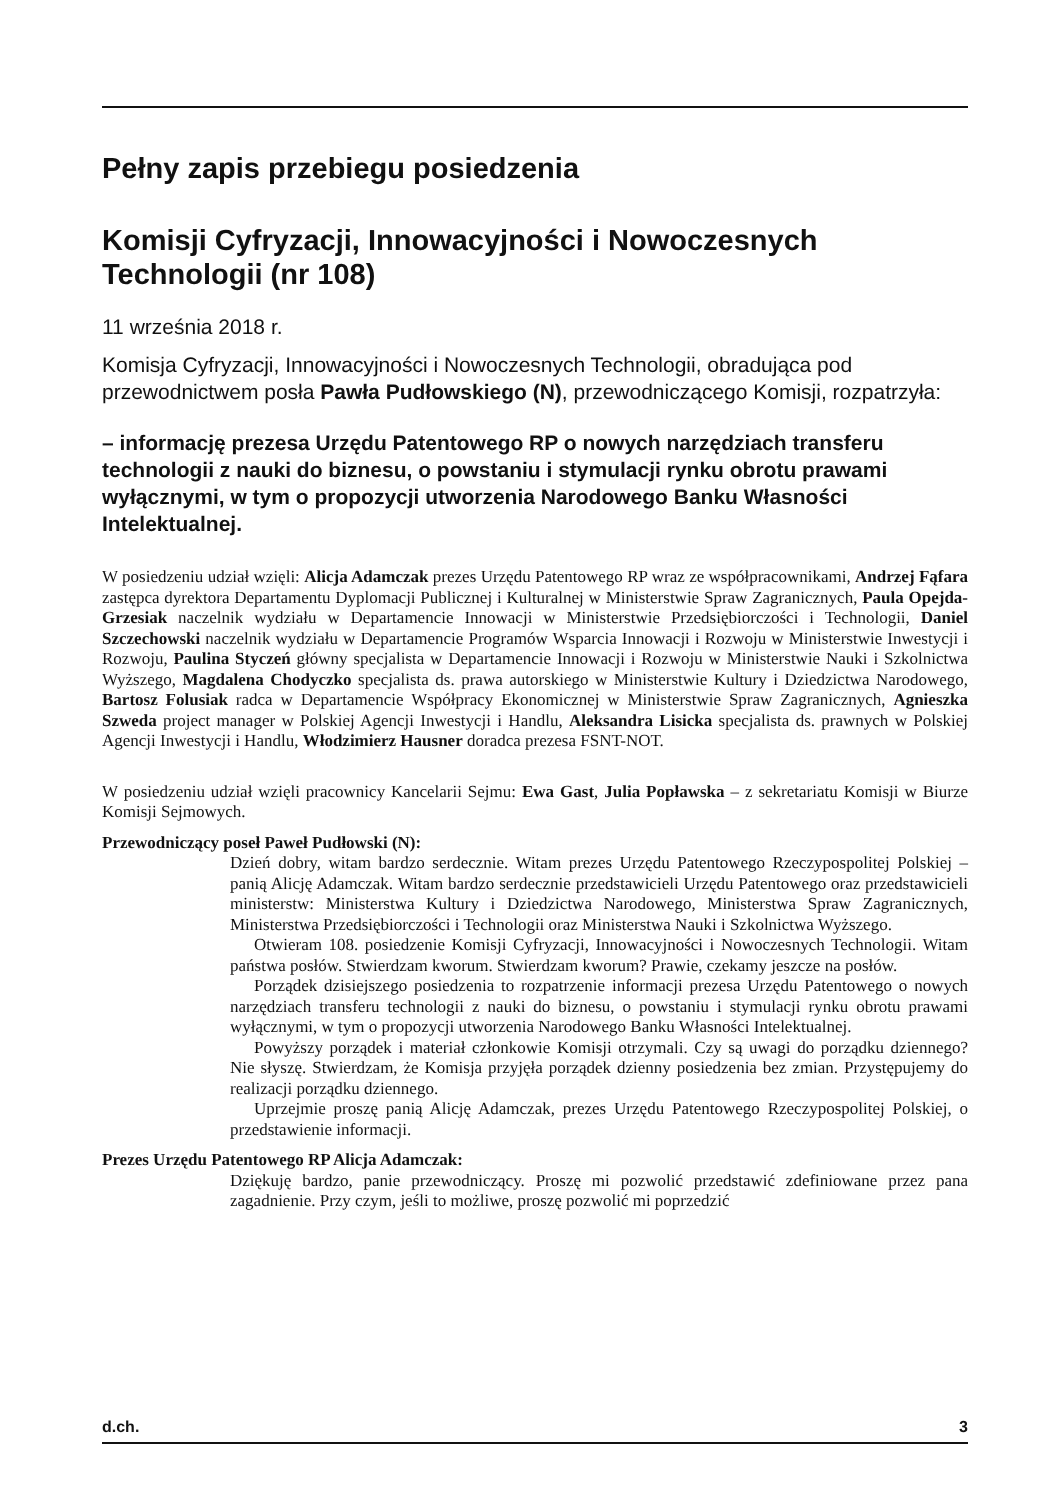Pełny zapis przebiegu posiedzenia
Komisji Cyfryzacji, Innowacyjności i Nowoczesnych Technologii (nr 108)
11 września 2018 r.
Komisja Cyfryzacji, Innowacyjności i Nowoczesnych Technologii, obradująca pod przewodnictwem posła Pawła Pudłowskiego (N), przewodniczącego Komisji, rozpatrzyła:
– informację prezesa Urzędu Patentowego RP o nowych narzędziach transferu technologii z nauki do biznesu, o powstaniu i stymulacji rynku obrotu prawami wyłącznymi, w tym o propozycji utworzenia Narodowego Banku Własności Intelektualnej.
W posiedzeniu udział wzięli: Alicja Adamczak prezes Urzędu Patentowego RP wraz ze współpracownikami, Andrzej Fąfara zastępca dyrektora Departamentu Dyplomacji Publicznej i Kulturalnej w Ministerstwie Spraw Zagranicznych, Paula Opejda-Grzesiak naczelnik wydziału w Departamencie Innowacji w Ministerstwie Przedsiębiorczości i Technologii, Daniel Szczechowski naczelnik wydziału w Departamencie Programów Wsparcia Innowacji i Rozwoju w Ministerstwie Inwestycji i Rozwoju, Paulina Styczeń główny specjalista w Departamencie Innowacji i Rozwoju w Ministerstwie Nauki i Szkolnictwa Wyższego, Magdalena Chodyczko specjalista ds. prawa autorskiego w Ministerstwie Kultury i Dziedzictwa Narodowego, Bartosz Folusiak radca w Departamencie Współpracy Ekonomicznej w Ministerstwie Spraw Zagranicznych, Agnieszka Szweda project manager w Polskiej Agencji Inwestycji i Handlu, Aleksandra Lisicka specjalista ds. prawnych w Polskiej Agencji Inwestycji i Handlu, Włodzimierz Hausner doradca prezesa FSNT-NOT.
W posiedzeniu udział wzięli pracownicy Kancelarii Sejmu: Ewa Gast, Julia Popławska – z sekretariatu Komisji w Biurze Komisji Sejmowych.
Przewodniczący poseł Paweł Pudłowski (N):
Dzień dobry, witam bardzo serdecznie. Witam prezes Urzędu Patentowego Rzeczypospolitej Polskiej – panią Alicję Adamczak. Witam bardzo serdecznie przedstawicieli Urzędu Patentowego oraz przedstawicieli ministerstw: Ministerstwa Kultury i Dziedzictwa Narodowego, Ministerstwa Spraw Zagranicznych, Ministerstwa Przedsiębiorczości i Technologii oraz Ministerstwa Nauki i Szkolnictwa Wyższego.
Otwieram 108. posiedzenie Komisji Cyfryzacji, Innowacyjności i Nowoczesnych Technologii. Witam państwa posłów. Stwierdzam kworum. Stwierdzam kworum? Prawie, czekamy jeszcze na posłów.
Porządek dzisiejszego posiedzenia to rozpatrzenie informacji prezesa Urzędu Patentowego o nowych narzędziach transferu technologii z nauki do biznesu, o powstaniu i stymulacji rynku obrotu prawami wyłącznymi, w tym o propozycji utworzenia Narodowego Banku Własności Intelektualnej.
Powyższy porządek i materiał członkowie Komisji otrzymali. Czy są uwagi do porządku dziennego? Nie słyszę. Stwierdzam, że Komisja przyjęła porządek dzienny posiedzenia bez zmian. Przystępujemy do realizacji porządku dziennego.
Uprzejmie proszę panią Alicję Adamczak, prezes Urzędu Patentowego Rzeczypospolitej Polskiej, o przedstawienie informacji.
Prezes Urzędu Patentowego RP Alicja Adamczak:
Dziękuję bardzo, panie przewodniczący. Proszę mi pozwolić przedstawić zdefiniowane przez pana zagadnienie. Przy czym, jeśli to możliwe, proszę pozwolić mi poprzedzić
d.ch. 3